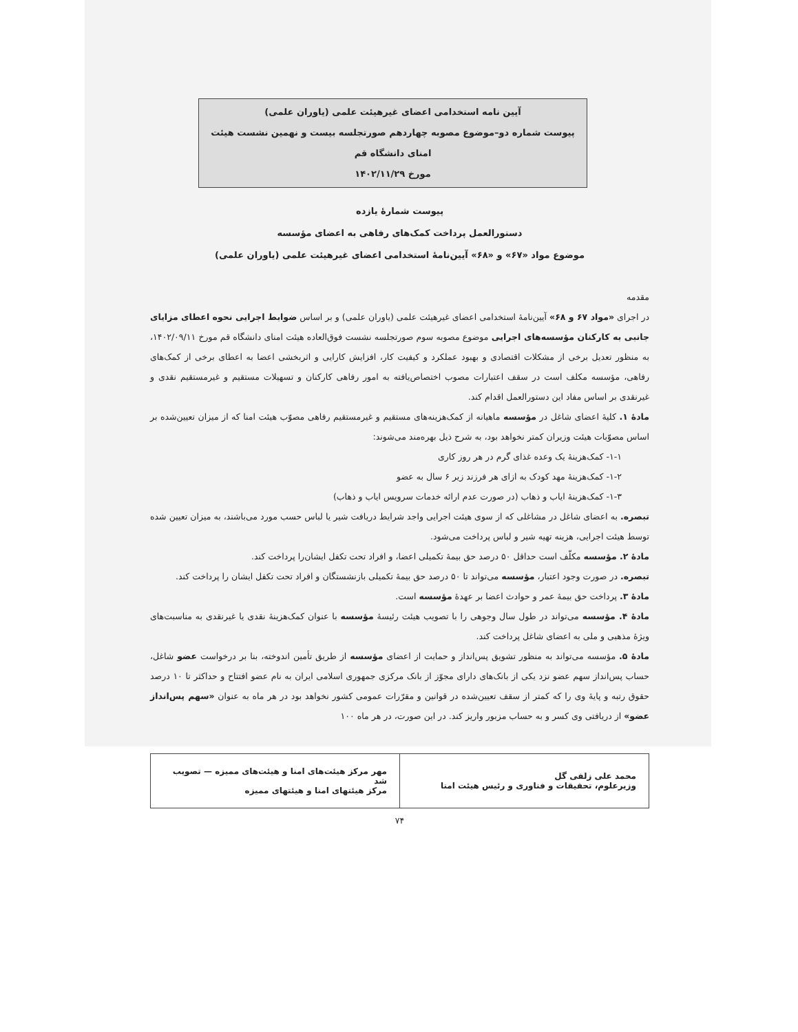آیین نامه استخدامی اعضای غیرهیئت علمی (یاوران علمی)
پیوست شماره دو–موضوع مصوبه چهاردهم صورتجلسه بیست و نهمین نشست هیئت امنای دانشگاه قم
مورخ ۱۴۰۲/۱۱/۲۹
پیوست شمارهٔ یازده
دستورالعمل پرداخت کمک‌های رفاهی به اعضای مؤسسه
موضوع مواد «۶۷» و «۶۸» آیین‌نامهٔ استخدامی اعضای غیرهیئت علمی (یاوران علمی)
مقدمه
در اجرای «مواد ۶۷ و ۶۸» آیین‌نامهٔ استخدامی اعضای غیرهیئت علمی (یاوران علمی) و بر اساس ضوابط اجرایی نحوه اعطای مزایای جانبی به کارکنان مؤسسه‌های اجرایی موضوع مصوبه سوم صورتجلسه نشست فوق‌العاده هیئت امنای دانشگاه قم مورخ ۱۴۰۲/۰۹/۱۱، به منظور تعدیل برخی از مشکلات اقتصادی و بهبود عملکرد و کیفیت کار، افزایش کارایی و اثربخشی اعضا به اعطای برخی از کمک‌های رفاهی، مؤسسه مکلف است در سقف اعتبارات مصوب اختصاص‌یافته به امور رفاهی کارکنان و تسهیلات مستقیم و غیرمستقیم نقدی و غیرنقدی بر اساس مفاد این دستورالعمل اقدام کند.
مادهٔ ۱. کلیهٔ اعضای شاغل در مؤسسه ماهیانه از کمک‌هزینه‌های مستقیم و غیرمستقیم رفاهی مصوّب هیئت امنا که از میزان تعیین‌شده بر اساس مصوّبات هیئت وزیران کمتر نخواهد بود، به شرح ذیل بهره‌مند می‌شوند:
۱-۱- کمک‌هزینهٔ یک وعده غذای گرم در هر روز کاری
۱-۲- کمک‌هزینهٔ مهد کودک به ازای هر فرزند زیر ۶ سال به عضو
۱-۳- کمک‌هزینهٔ ایاب و ذهاب (در صورت عدم ارائه خدمات سرویس ایاب و ذهاب)
تبصره. به اعضای شاغل در مشاغلی که از سوی هیئت اجرایی واجد شرایط دریافت شیر یا لباس حسب مورد می‌باشند، به میزان تعیین شده توسط هیئت اجرایی، هزینه تهیه شیر و لباس پرداخت می‌شود.
مادهٔ ۲. مؤسسه مکلّف است حداقل ۵۰ درصد حق بیمهٔ تکمیلی اعضا، و افراد تحت تکفل ایشان‌را پرداخت کند.
تبصره. در صورت وجود اعتبار، مؤسسه می‌تواند تا ۵۰ درصد حق بیمهٔ تکمیلی بازنشستگان و افراد تحت تکفل ایشان را پرداخت کند.
مادهٔ ۳. پرداخت حق بیمهٔ عمر و حوادث اعضا بر عهدهٔ مؤسسه است.
مادهٔ ۴. مؤسسه می‌تواند در طول سال وجوهی را با تصویب هیئت رئیسهٔ مؤسسه با عنوان کمک‌هزینهٔ نقدی یا غیرنقدی به مناسبت‌های ویژهٔ مذهبی و ملی به اعضای شاغل پرداخت کند.
مادهٔ ۵. مؤسسه می‌تواند به منظور تشویق پس‌انداز و حمایت از اعضای مؤسسه از طریق تأمین اندوخته، بنا بر درخواست عضو شاغل، حساب پس‌انداز سهم عضو نزد یکی از بانک‌های دارای مجوّز از بانک مرکزی جمهوری اسلامی ایران به نام عضو افتتاح و حداکثر تا ۱۰ درصد حقوق رتبه و پایهٔ وی را که کمتر از سقف تعیین‌شده در قوانین و مقرّرات عمومی کشور نخواهد بود در هر ماه به عنوان «سهم پس‌انداز عضو» از دریافتی وی کسر و به حساب مزبور واریز کند. در این صورت، در هر ماه ۱۰۰
| محمد علی زلفی گل وزیرعلوم، تحقیقات و فناوری و رئیس هیئت امنا | مهر مرکز هیئت‌های امنا و هیئت‌های ممیزه — تصویب شد مرکز هیئتهای امنا و هیئتهای ممیزه |
۷۴